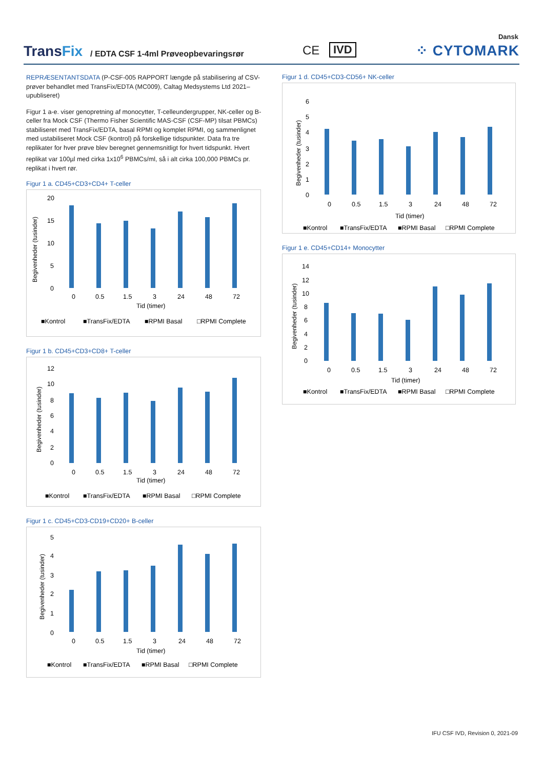Dansk
TransFix
/ EDTA CSF 1-4ml Prøveopbevaringsrør
CE IVD ⁘ CYTOMARK
REPRÆSENTANTSDATA (P-CSF-005 RAPPORT længde på stabilisering af CSV-prøver behandlet med TransFix/EDTA (MC009), Caltag Medsystems Ltd 2021–upubliseret)
Figur 1 a-e. viser genopretning af monocytter, T-celleundergrupper, NK-celler og B-celler fra Mock CSF (Thermo Fisher Scientific MAS-CSF (CSF-MP) tilsat PBMCs) stabiliseret med TransFix/EDTA, basal RPMI og komplet RPMI, og sammenlignet med ustabiliseret Mock CSF (kontrol) på forskellige tidspunkter. Data fra tre replikater for hver prøve blev beregnet gennemsnitligt for hvert tidspunkt. Hvert replikat var 100µl med cirka 1x10<sup>6</sup> PBMCs/ml, så i alt cirka 100,000 PBMCs pr. replikat i hvert rør.
Figur 1 a. CD45+CD3+CD4+ T-celler
Begivenheder (tusinder)
20
15
10
5
0
0
0.5
1.5
3
24
48
72
Tid (timer)
■Kontrol
■TransFix/EDTA
■RPMI Basal
□RPMI Complete
Figur 1 b. CD45+CD3+CD8+ T-celler
Begivenheder (tusinder)
12
10
8
6
4
2
0
0
0.5
1.5
3
24
48
72
Tid (timer)
■Kontrol
■TransFix/EDTA
■RPMI Basal
□RPMI Complete
Figur 1 c. CD45+CD3-CD19+CD20+ B-celler
Begivenheder (tusinder)
5
4
3
2
1
0
0
0.5
1.5
3
24
48
72
Tid (timer)
■Kontrol
■TransFix/EDTA
■RPMI Basal
□RPMI Complete
Figur 1 d. CD45+CD3-CD56+ NK-celler
Begivenheder (tusinder)
6
5
4
3
2
1
0
0
0.5
1.5
3
24
48
72
Tid (timer)
■Kontrol
■TransFix/EDTA
■RPMI Basal
□RPMI Complete
Figur 1 e. CD45+CD14+ Monocytter
Begivenheder (tusinder)
14
12
10
8
6
4
2
0
0
0.5
1.5
3
24
48
72
Tid (timer)
■Kontrol
■TransFix/EDTA
■RPMI Basal
□RPMI Complete
IFU CSF IVD, Revision 0, 2021-09